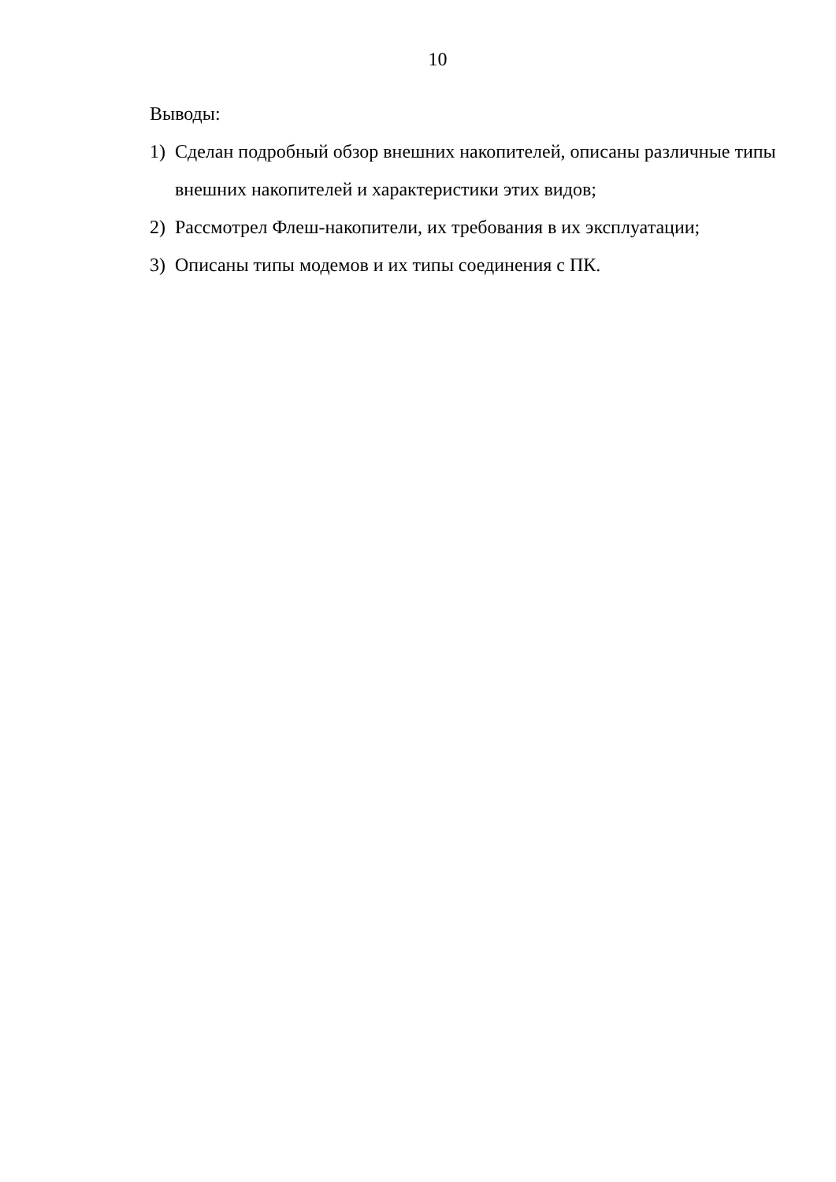10
Выводы:
1) Сделан подробный обзор внешних накопителей, описаны различные типы внешних накопителей и характеристики этих видов;
2) Рассмотрел Флеш-накопители, их требования в их эксплуатации;
3) Описаны типы модемов и их типы соединения с ПК.